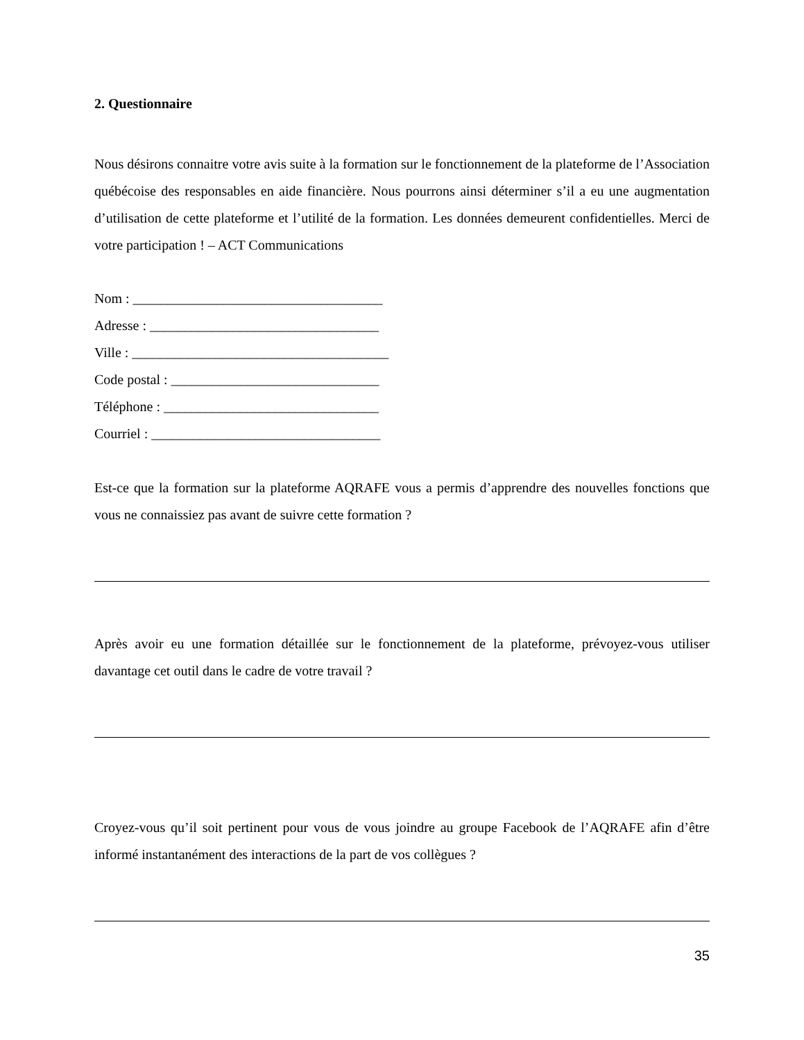2. Questionnaire
Nous désirons connaitre votre avis suite à la formation sur le fonctionnement de la plateforme de l’Association québécoise des responsables en aide financière. Nous pourrons ainsi déterminer s’il a eu une augmentation d’utilisation de cette plateforme et l’utilité de la formation. Les données demeurent confidentielles. Merci de votre participation ! – ACT Communications
Nom : ____________________________________
Adresse : _________________________________
Ville : _____________________________________
Code postal : ______________________________
Téléphone : _______________________________
Courriel : _________________________________
Est-ce que la formation sur la plateforme AQRAFE vous a permis d’apprendre des nouvelles fonctions que vous ne connaissiez pas avant de suivre cette formation ?
Après avoir eu une formation détaillée sur le fonctionnement de la plateforme, prévoyez-vous utiliser davantage cet outil dans le cadre de votre travail ?
Croyez-vous qu’il soit pertinent pour vous de vous joindre au groupe Facebook de l’AQRAFE afin d’être informé instantanément des interactions de la part de vos collègues ?
35